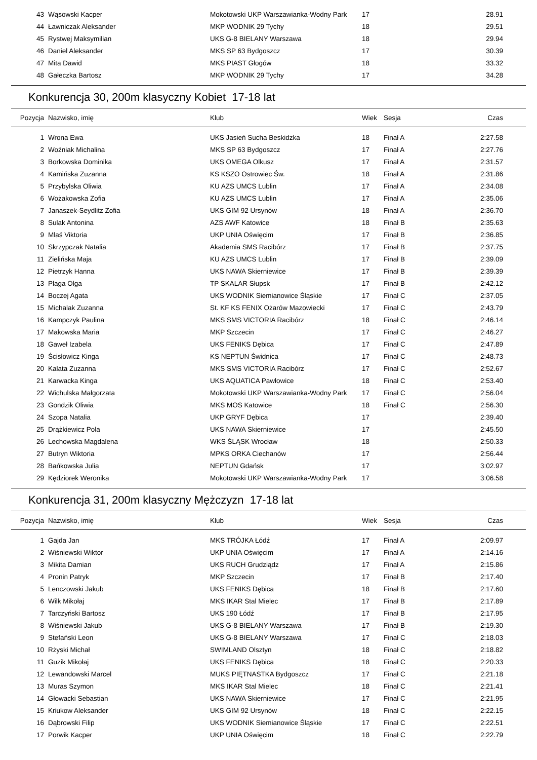| 43 | Wąsowski Kacper | Mokotowski UKP Warszawianka-Wodny Park | 17 | | 28.91 |
| 44 | Ławniczak Aleksander | MKP WODNIK 29 Tychy | 18 | | 29.51 |
| 45 | Rystwej Maksymilian | UKS G-8 BIELANY Warszawa | 18 | | 29.94 |
| 46 | Daniel Aleksander | MKS SP 63 Bydgoszcz | 17 | | 30.39 |
| 47 | Mita Dawid | MKS PIAST Głogów | 18 | | 33.32 |
| 48 | Gałeczka Bartosz | MKP WODNIK 29 Tychy | 17 | | 34.28 |
Konkurencja 30, 200m klasyczny Kobiet 17-18 lat
| Pozycja | Nazwisko, imię | Klub | Wiek | Sesja | Czas |
| --- | --- | --- | --- | --- | --- |
| 1 | Wrona Ewa | UKS Jasień Sucha Beskidzka | 18 | Finał A | 2:27.58 |
| 2 | Woźniak Michalina | MKS SP 63 Bydgoszcz | 17 | Finał A | 2:27.76 |
| 3 | Borkowska Dominika | UKS OMEGA Olkusz | 17 | Finał A | 2:31.57 |
| 4 | Kamińska Zuzanna | KS KSZO Ostrowiec Św. | 18 | Finał A | 2:31.86 |
| 5 | Przybylska Oliwia | KU AZS UMCS Lublin | 17 | Finał A | 2:34.08 |
| 6 | Wożakowska Zofia | KU AZS UMCS Lublin | 17 | Finał A | 2:35.06 |
| 7 | Janaszek-Seydlitz Zofia | UKS GIM 92 Ursynów | 18 | Finał A | 2:36.70 |
| 8 | Sulak Antonina | AZS AWF Katowice | 18 | Finał B | 2:35.63 |
| 9 | Mlaś Viktoria | UKP UNIA Oświęcim | 17 | Finał B | 2:36.85 |
| 10 | Skrzypczak Natalia | Akademia SMS Racibórz | 17 | Finał B | 2:37.75 |
| 11 | Zielińska Maja | KU AZS UMCS Lublin | 17 | Finał B | 2:39.09 |
| 12 | Pietrzyk Hanna | UKS NAWA Skierniewice | 17 | Finał B | 2:39.39 |
| 13 | Plaga Olga | TP SKALAR Słupsk | 17 | Finał B | 2:42.12 |
| 14 | Boczej Agata | UKS WODNIK Siemianowice Śląskie | 17 | Finał C | 2:37.05 |
| 15 | Michalak Zuzanna | St. KF KS FENIX Ożarów Mazowiecki | 17 | Finał C | 2:43.79 |
| 16 | Kampczyk Paulina | MKS SMS VICTORIA Racibórz | 18 | Finał C | 2:46.14 |
| 17 | Makowska Maria | MKP Szczecin | 17 | Finał C | 2:46.27 |
| 18 | Gaweł Izabela | UKS FENIKS Dębica | 17 | Finał C | 2:47.89 |
| 19 | Ścisłowicz Kinga | KS NEPTUN Świdnica | 17 | Finał C | 2:48.73 |
| 20 | Kalata Zuzanna | MKS SMS VICTORIA Racibórz | 17 | Finał C | 2:52.67 |
| 21 | Karwacka Kinga | UKS AQUATICA Pawłowice | 18 | Finał C | 2:53.40 |
| 22 | Wichulska Małgorzata | Mokotowski UKP Warszawianka-Wodny Park | 17 | Finał C | 2:56.04 |
| 23 | Gondzik Oliwia | MKS MOS Katowice | 18 | Finał C | 2:56.30 |
| 24 | Szopa Natalia | UKP GRYF Dębica | 17 | | 2:39.40 |
| 25 | Drążkiewicz Pola | UKS NAWA Skierniewice | 17 | | 2:45.50 |
| 26 | Lechowska Magdalena | WKS ŚLĄSK Wrocław | 18 | | 2:50.33 |
| 27 | Butryn Wiktoria | MPKS ORKA Ciechanów | 17 | | 2:56.44 |
| 28 | Bańkowska Julia | NEPTUN Gdańsk | 17 | | 3:02.97 |
| 29 | Kędziorek Weronika | Mokotowski UKP Warszawianka-Wodny Park | 17 | | 3:06.58 |
Konkurencja 31, 200m klasyczny Mężczyzn 17-18 lat
| Pozycja | Nazwisko, imię | Klub | Wiek | Sesja | Czas |
| --- | --- | --- | --- | --- | --- |
| 1 | Gajda Jan | MKS TRÓJKA Łódź | 17 | Finał A | 2:09.97 |
| 2 | Wiśniewski Wiktor | UKP UNIA Oświęcim | 17 | Finał A | 2:14.16 |
| 3 | Mikita Damian | UKS RUCH Grudziądz | 17 | Finał A | 2:15.86 |
| 4 | Pronin Patryk | MKP Szczecin | 17 | Finał B | 2:17.40 |
| 5 | Lenczowski Jakub | UKS FENIKS Dębica | 18 | Finał B | 2:17.60 |
| 6 | Wilk Mikołaj | MKS IKAR Stal Mielec | 17 | Finał B | 2:17.89 |
| 7 | Tarczyński Bartosz | UKS 190 Łódź | 17 | Finał B | 2:17.95 |
| 8 | Wiśniewski Jakub | UKS G-8 BIELANY Warszawa | 17 | Finał B | 2:19.30 |
| 9 | Stefański Leon | UKS G-8 BIELANY Warszawa | 17 | Finał C | 2:18.03 |
| 10 | Rżyski Michał | SWIMLAND Olsztyn | 18 | Finał C | 2:18.82 |
| 11 | Guzik Mikołaj | UKS FENIKS Dębica | 18 | Finał C | 2:20.33 |
| 12 | Lewandowski Marcel | MUKS PIĘTNASTKA Bydgoszcz | 17 | Finał C | 2:21.18 |
| 13 | Muras Szymon | MKS IKAR Stal Mielec | 18 | Finał C | 2:21.41 |
| 14 | Głowacki Sebastian | UKS NAWA Skierniewice | 17 | Finał C | 2:21.95 |
| 15 | Kriukow Aleksander | UKS GIM 92 Ursynów | 18 | Finał C | 2:22.15 |
| 16 | Dąbrowski Filip | UKS WODNIK Siemianowice Śląskie | 17 | Finał C | 2:22.51 |
| 17 | Porwik Kacper | UKP UNIA Oświęcim | 18 | Finał C | 2:22.79 |